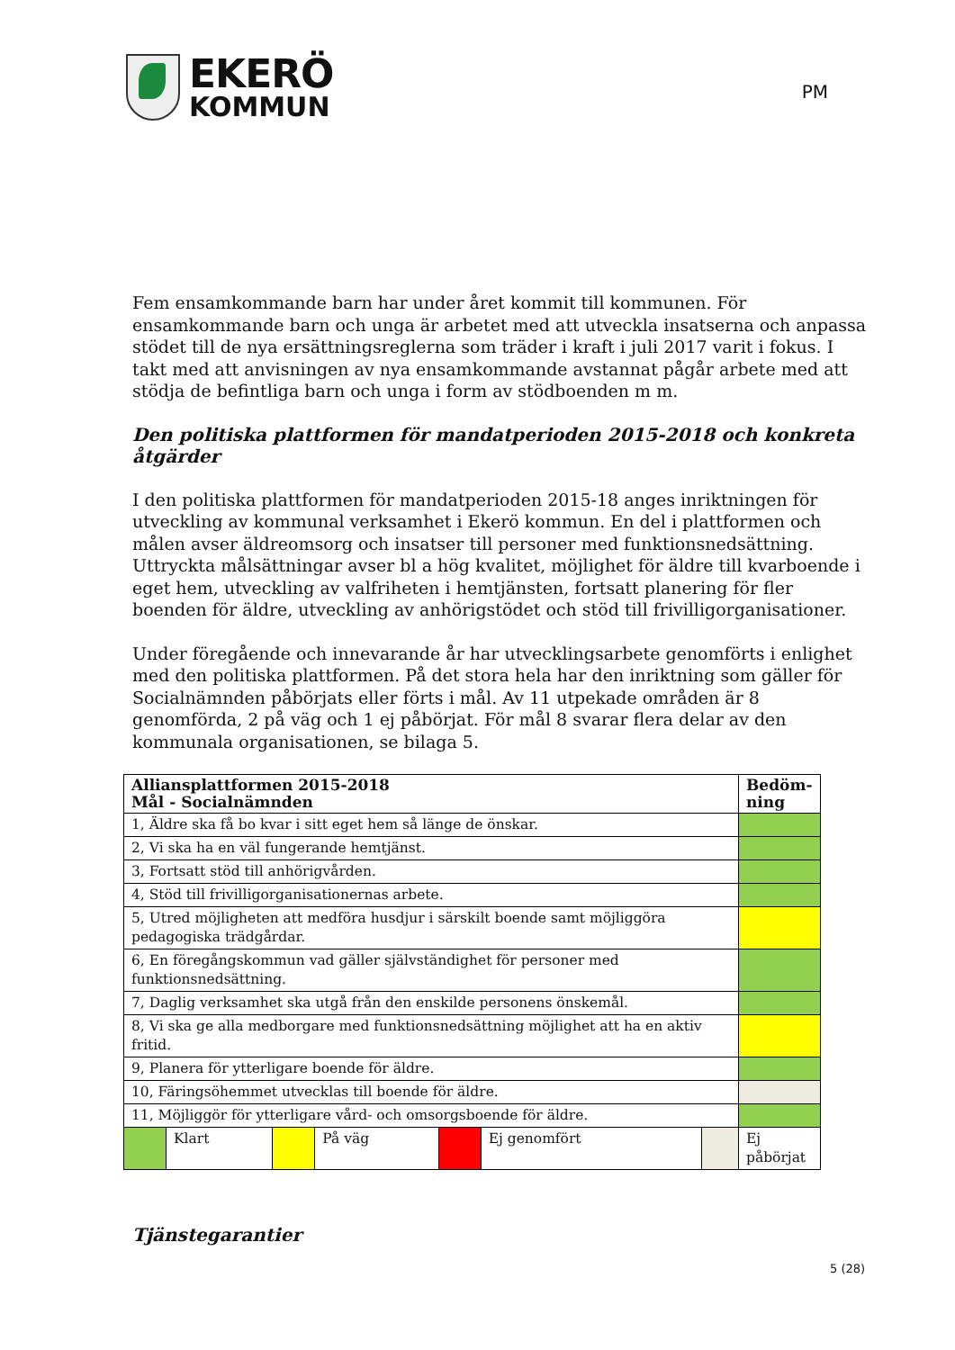EKERÖ
KOMMUN
PM
Fem ensamkommande barn har under året kommit till kommunen. För ensamkommande barn och unga är arbetet med att utveckla insatserna och anpassa stödet till de nya ersättningsreglerna som träder i kraft i juli 2017 varit i fokus. I takt med att anvisningen av nya ensamkommande avstannat pågår arbete med att stödja de befintliga barn och unga i form av stödboenden m m.
Den politiska plattformen för mandatperioden 2015-2018 och konkreta åtgärder
I den politiska plattformen för mandatperioden 2015-18 anges inriktningen för utveckling av kommunal verksamhet i Ekerö kommun. En del i plattformen och målen avser äldreomsorg och insatser till personer med funktionsnedsättning. Uttryckta målsättningar avser bl a hög kvalitet, möjlighet för äldre till kvarboende i eget hem, utveckling av valfriheten i hemtjänsten, fortsatt planering för fler boenden för äldre, utveckling av anhörigstödet och stöd till frivilligorganisationer.
Under föregående och innevarande år har utvecklingsarbete genomförts i enlighet med den politiska plattformen. På det stora hela har den inriktning som gäller för Socialnämnden påbörjats eller förts i mål. Av 11 utpekade områden är 8 genomförda, 2 på väg och 1 ej påbörjat. För mål 8 svarar flera delar av den kommunala organisationen, se bilaga 5.
| Alliansplattformen 2015-2018 Mål - Socialnämnden | | | | | | | Bedöm- ning |
| --- | --- | --- | --- | --- | --- | --- | --- |
| 1, Äldre ska få bo kvar i sitt eget hem så länge de önskar. | | | | | | | |
| 2, Vi ska ha en väl fungerande hemtjänst. | | | | | | | |
| 3, Fortsatt stöd till anhörigvården. | | | | | | | |
| 4, Stöd till frivilligorganisationernas arbete. | | | | | | | |
| 5, Utred möjligheten att medföra husdjur i särskilt boende samt möjliggöra pedagogiska trädgårdar. | | | | | | | |
| 6, En föregångskommun vad gäller självständighet för personer med funktionsnedsättning. | | | | | | | |
| 7, Daglig verksamhet ska utgå från den enskilde personens önskemål. | | | | | | | |
| 8, Vi ska ge alla medborgare med funktionsnedsättning möjlighet att ha en aktiv fritid. | | | | | | | |
| 9, Planera för ytterligare boende för äldre. | | | | | | | |
| 10, Färingsöhemmet utvecklas till boende för äldre. | | | | | | | |
| 11, Möjliggör för ytterligare vård- och omsorgsboende för äldre. | | | | | | | |
| | Klart | | På väg | | Ej genomfört | | Ej påbörjat |
Tjänstegarantier
5 (28)